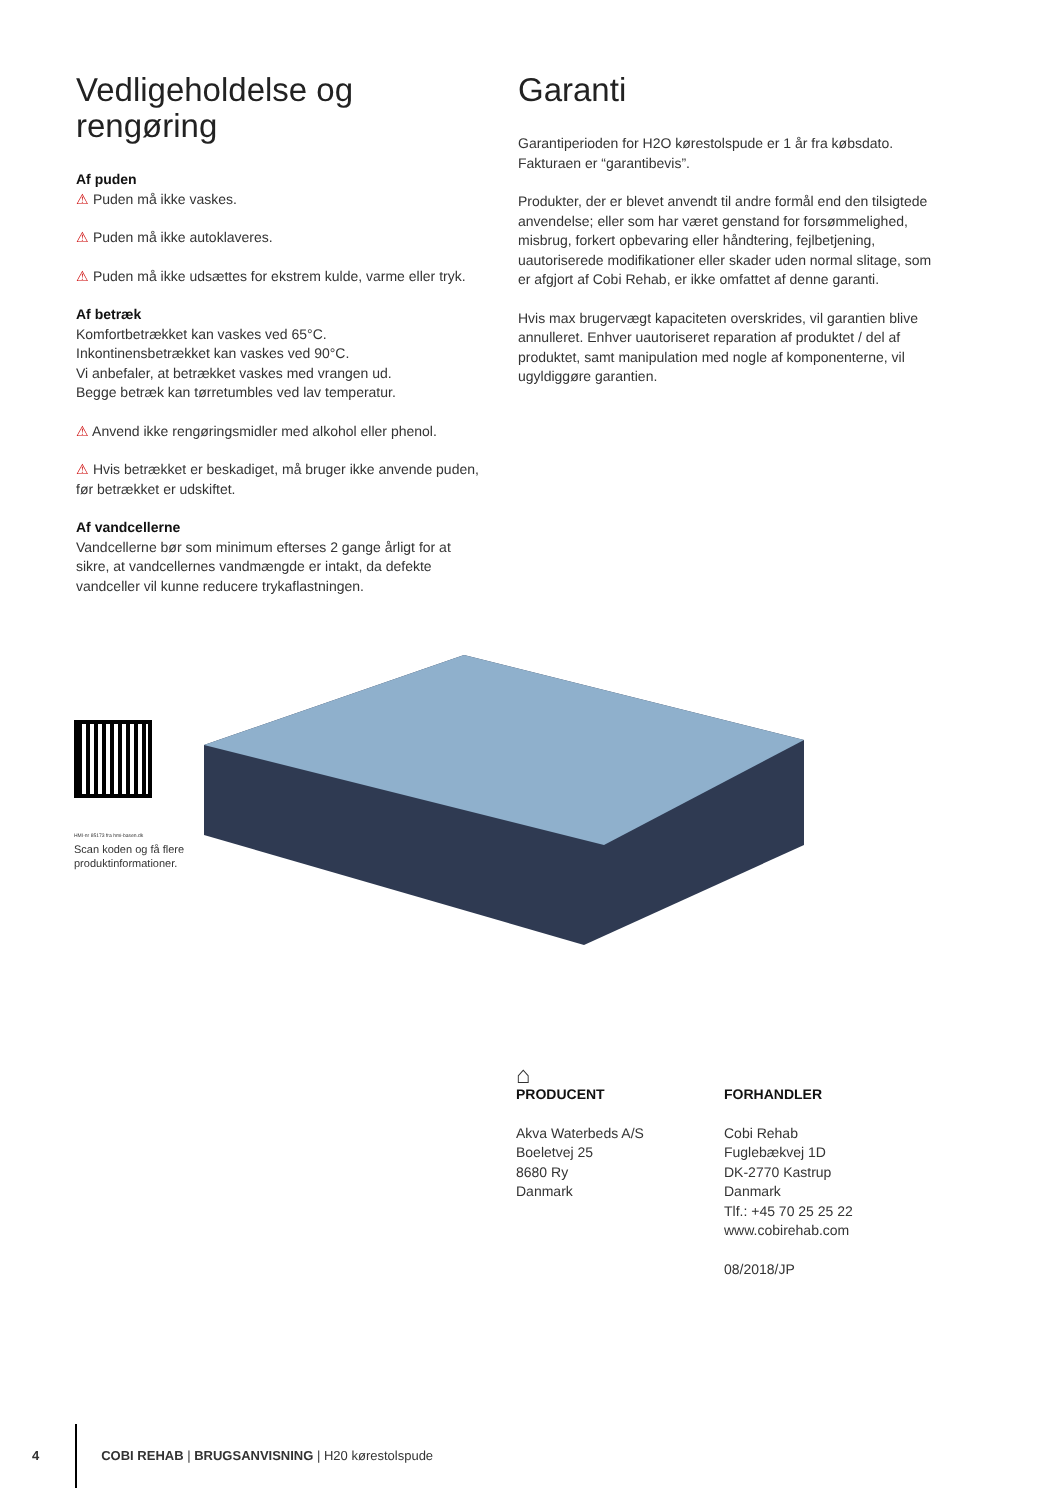Vedligeholdelse og rengøring
Af puden
⚠ Puden må ikke vaskes.
⚠ Puden må ikke autoklaveres.
⚠ Puden må ikke udsættes for ekstrem kulde, varme eller tryk.
Af betræk
Komfortbetrækket kan vaskes ved 65°C.
Inkontinensbetrækket kan vaskes ved 90°C.
Vi anbefaler, at betrækket vaskes med vrangen ud.
Begge betræk kan tørretumbles ved lav temperatur.
⚠ Anvend ikke rengøringsmidler med alkohol eller phenol.
⚠ Hvis betrækket er beskadiget, må bruger ikke anvende puden, før betrækket er udskiftet.
Af vandcellerne
Vandcellerne bør som minimum efterses 2 gange årligt for at sikre, at vandcellernes vandmængde er intakt, da defekte vandceller vil kunne reducere trykaflastningen.
Garanti
Garantiperioden for H2O kørestolspude er 1 år fra købsdato. Fakturaen er “garantibevis”.
Produkter, der er blevet anvendt til andre formål end den tilsigtede anvendelse; eller som har været genstand for forsømmelighed, misbrug, forkert opbevaring eller håndtering, fejlbetjening, uautoriserede modifikationer eller skader uden normal slitage, som er afgjort af Cobi Rehab, er ikke omfattet af denne garanti.
Hvis max brugervægt kapaciteten overskrides, vil garantien blive annulleret. Enhver uautoriseret reparation af produktet / del af produktet, samt manipulation med nogle af komponenterne, vil ugyldiggøre garantien.
HMI-nr 85173 fra hmi-basen.dk
Scan koden og få flere produktinformationer.
⌂
PRODUCENT
Akva Waterbeds A/S
Boeletvej 25
8680 Ry
Danmark
FORHANDLER
Cobi Rehab
Fuglebækvej 1D
DK-2770 Kastrup
Danmark
Tlf.: +45 70 25 25 22
www.cobirehab.com
08/2018/JP
4 COBI REHAB | BRUGSANVISNING | H20 kørestolspude